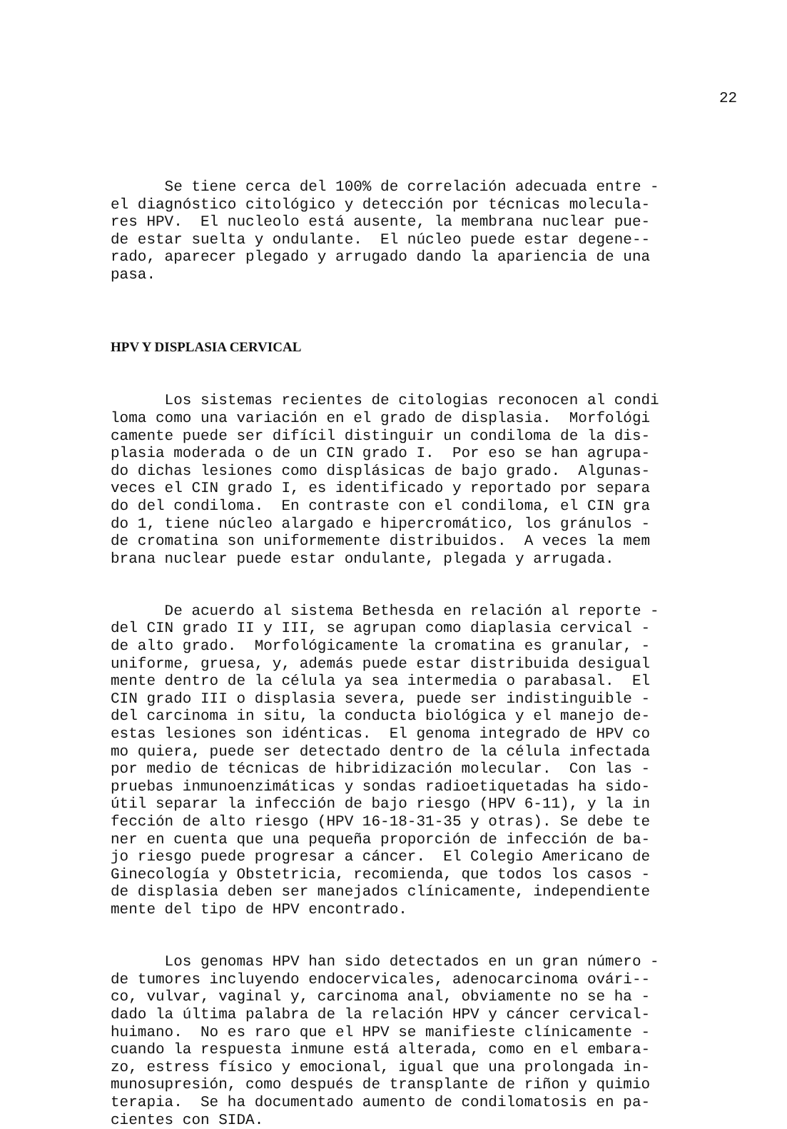22
Se tiene cerca del 100% de correlación adecuada entre - el diagnóstico citológico y detección por técnicas molecula- res HPV. El nucleolo está ausente, la membrana nuclear pue- de estar suelta y ondulante. El núcleo puede estar degene-- rado, aparecer plegado y arrugado dando la apariencia de una pasa.
HPV Y DISPLASIA CERVICAL
Los sistemas recientes de citologias reconocen al condi loma como una variación en el grado de displasia. Morfológi camente puede ser difícil distinguir un condiloma de la dis- plasia moderada o de un CIN grado I. Por eso se han agrupa- do dichas lesiones como displásicas de bajo grado. Algunas- veces el CIN grado I, es identificado y reportado por separa do del condiloma. En contraste con el condiloma, el CIN gra do 1, tiene núcleo alargado e hipercromático, los gránulos - de cromatina son uniformemente distribuidos. A veces la mem brana nuclear puede estar ondulante, plegada y arrugada.
De acuerdo al sistema Bethesda en relación al reporte - del CIN grado II y III, se agrupan como diaplasia cervical - de alto grado. Morfológicamente la cromatina es granular, - uniforme, gruesa, y, además puede estar distribuida desigual mente dentro de la célula ya sea intermedia o parabasal. El CIN grado III o displasia severa, puede ser indistinguible - del carcinoma in situ, la conducta biológica y el manejo de- estas lesiones son idénticas. El genoma integrado de HPV co mo quiera, puede ser detectado dentro de la célula infectada por medio de técnicas de hibridización molecular. Con las - pruebas inmunoenzimáticas y sondas radioetiquetadas ha sido- útil separar la infección de bajo riesgo (HPV 6-11), y la in fección de alto riesgo (HPV 16-18-31-35 y otras). Se debe te ner en cuenta que una pequeña proporción de infección de ba- jo riesgo puede progresar a cáncer. El Colegio Americano de Ginecología y Obstetricia, recomienda, que todos los casos - de displasia deben ser manejados clínicamente, independiente mente del tipo de HPV encontrado.
Los genomas HPV han sido detectados en un gran número - de tumores incluyendo endocervicales, adenocarcinoma ovári-- co, vulvar, vaginal y, carcinoma anal, obviamente no se ha - dado la última palabra de la relación HPV y cáncer cervical- huimano. No es raro que el HPV se manifieste clínicamente - cuando la respuesta inmune está alterada, como en el embara- zo, estress físico y emocional, igual que una prolongada in- munosupresión, como después de transplante de riñon y quimio terapia. Se ha documentado aumento de condilomatosis en pa- cientes con SIDA.